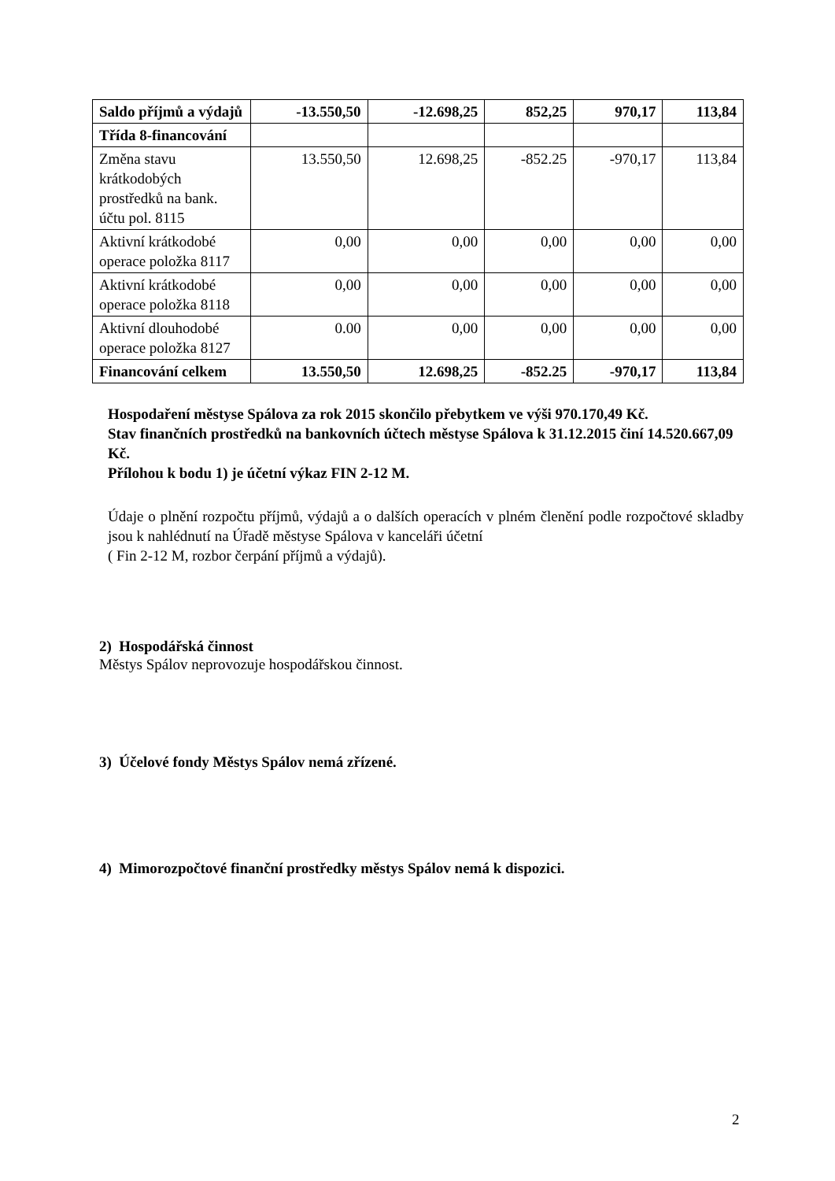| Saldo příjmů a výdajů | -13.550,50 | -12.698,25 | 852,25 | 970,17 | 113,84 |
| Třída 8-financování | | | | | |
| Změna stavu krátkodobých prostředků na bank. účtu pol. 8115 | 13.550,50 | 12.698,25 | -852.25 | -970,17 | 113,84 |
| Aktivní krátkodobé operace položka 8117 | 0,00 | 0,00 | 0,00 | 0,00 | 0,00 |
| Aktivní krátkodobé operace položka 8118 | 0,00 | 0,00 | 0,00 | 0,00 | 0,00 |
| Aktivní dlouhodobé operace položka 8127 | 0.00 | 0,00 | 0,00 | 0,00 | 0,00 |
| Financování celkem | 13.550,50 | 12.698,25 | -852.25 | -970,17 | 113,84 |
Hospodaření městyse Spálova za rok 2015 skončilo přebytkem ve výši 970.170,49 Kč.
Stav finančních prostředků na bankovních účtech městyse Spálova k 31.12.2015 činí 14.520.667,09 Kč.
Přílohou k bodu 1) je účetní výkaz FIN 2-12 M.
Údaje o plnění rozpočtu příjmů, výdajů a o dalších operacích v plném členění podle rozpočtové skladby jsou k nahlédnutí na Úřadě městyse Spálova v kanceláři účetní
( Fin 2-12 M, rozbor čerpání příjmů a výdajů).
2) Hospodářská činnost
Městys Spálov neprovozuje hospodářskou činnost.
3) Účelové fondy Městys Spálov nemá zřízené.
4) Mimorozpočtové finanční prostředky městys Spálov nemá k dispozici.
2